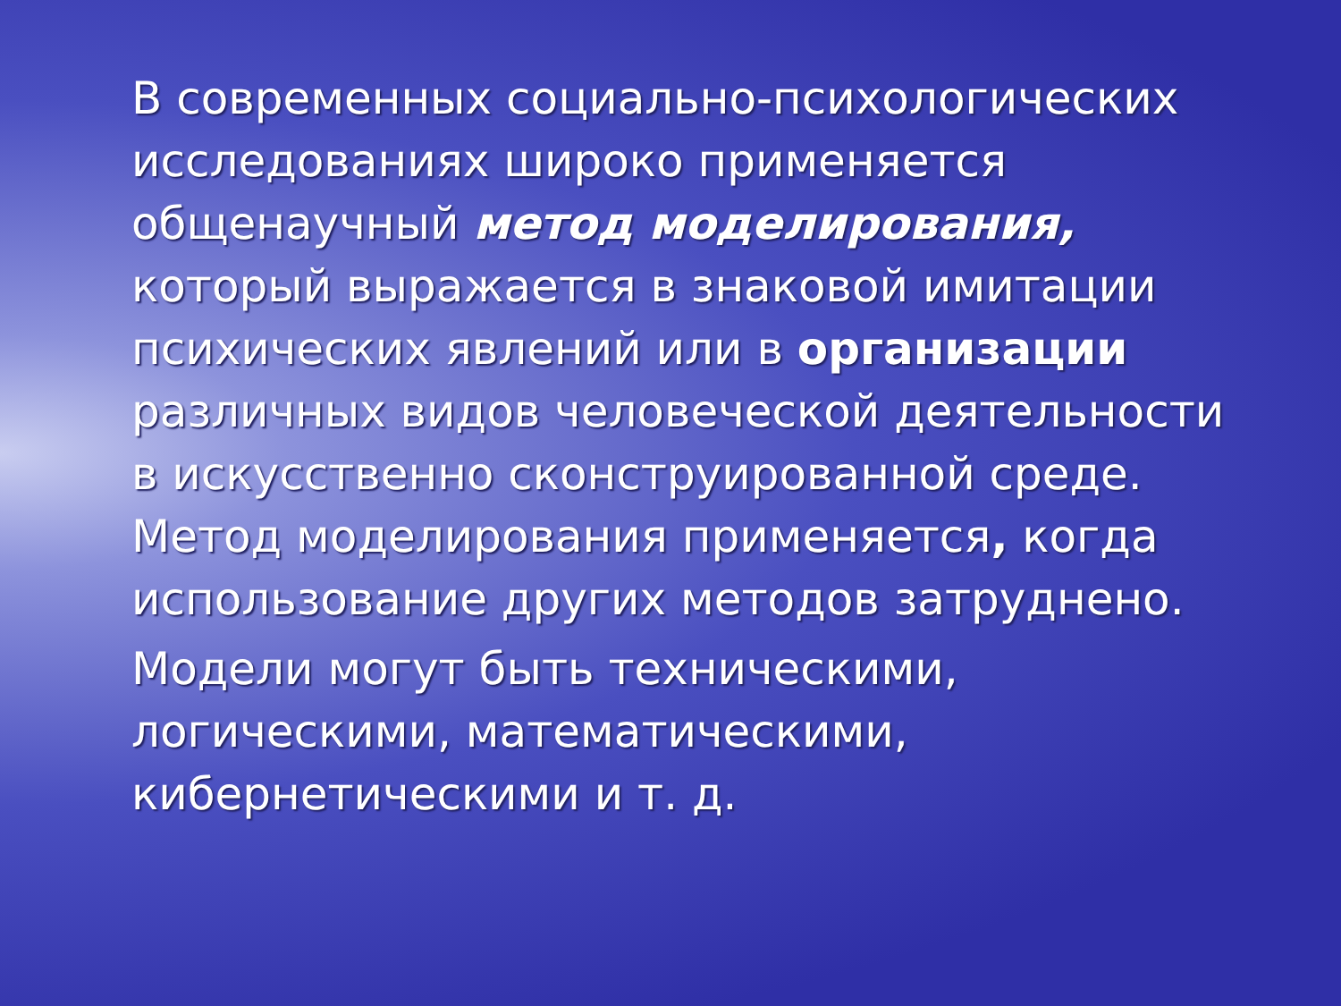В современных социально-психологических исследованиях широко применяется общенаучный метод моделирования, который выражается в знаковой имитации психических явлений или в организации различных видов человеческой деятельности в искусственно сконструированной среде. Метод моделирования применяется, когда использование других методов затруднено.
Модели могут быть техническими, логическими, математическими, кибернетическими и т. д.